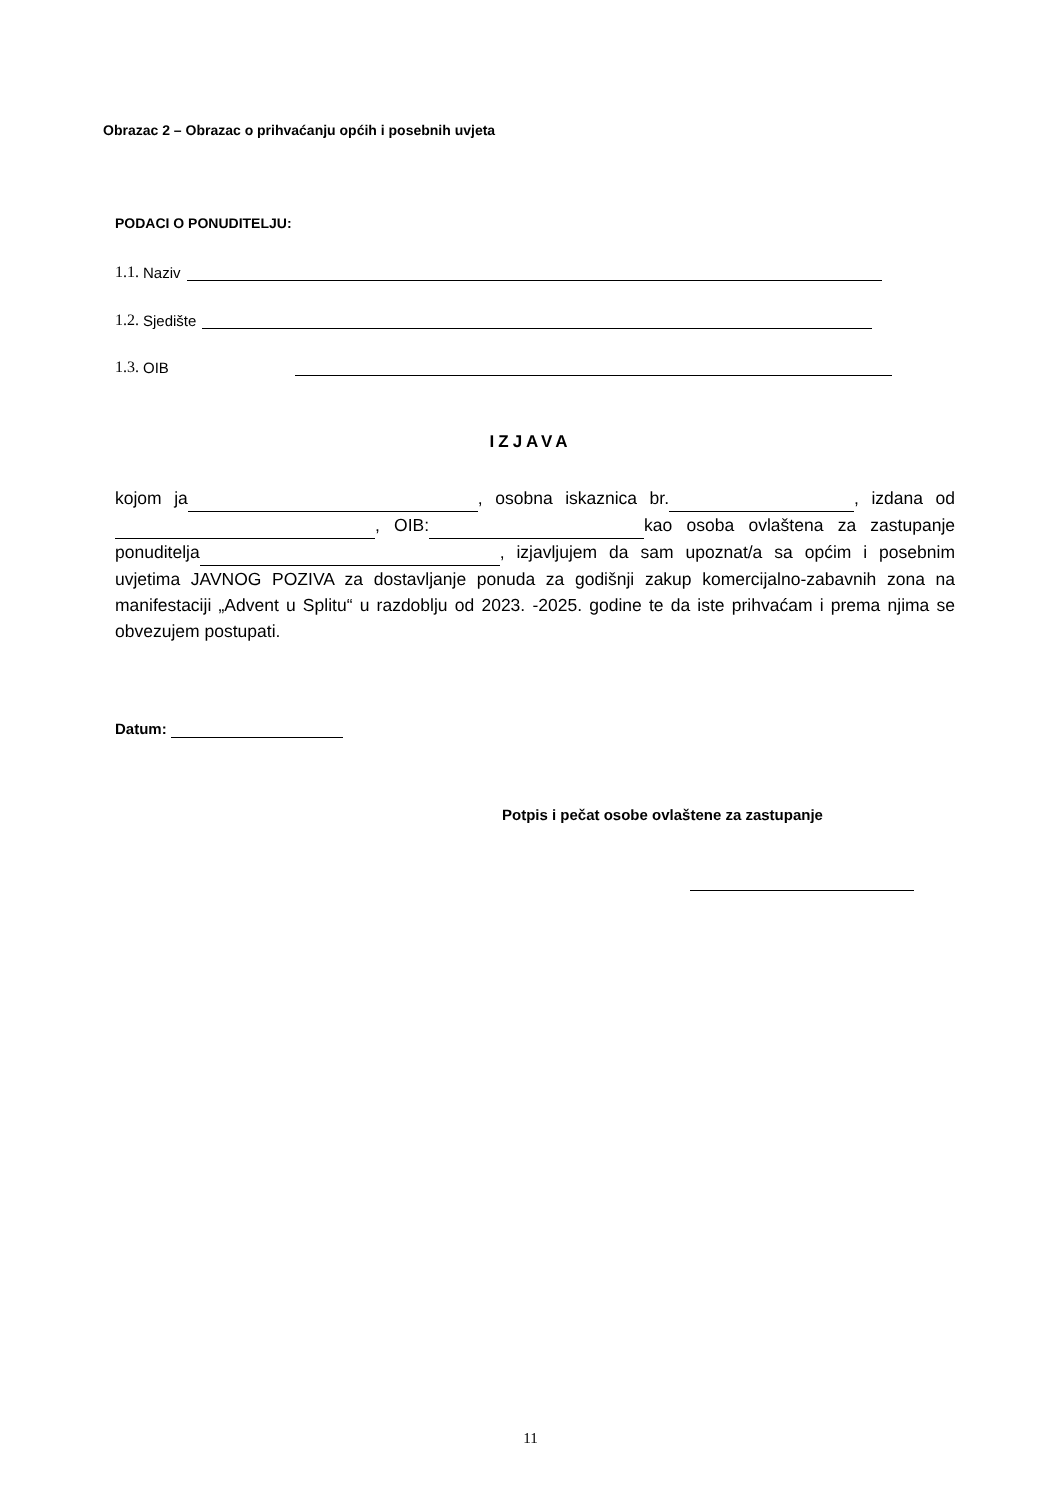Obrazac 2 – Obrazac o prihvaćanju općih i posebnih uvjeta
PODACI O PONUDITELJU:
1.1. Naziv
1.2. Sjedište
1.3. OIB
IZJAVA
kojom ja , osobna iskaznica br. , izdana od , OIB: kao osoba ovlaštena za zastupanje ponuditelja , izjavljujem da sam upoznat/a sa općim i posebnim uvjetima JAVNOG POZIVA za dostavljanje ponuda za godišnji zakup komercijalno-zabavnih zona na manifestaciji „Advent u Splitu“ u razdoblju od 2023. -2025. godine te da iste prihvaćam i prema njima se obvezujem postupati.
Datum:
Potpis i pečat osobe ovlaštene za zastupanje
11